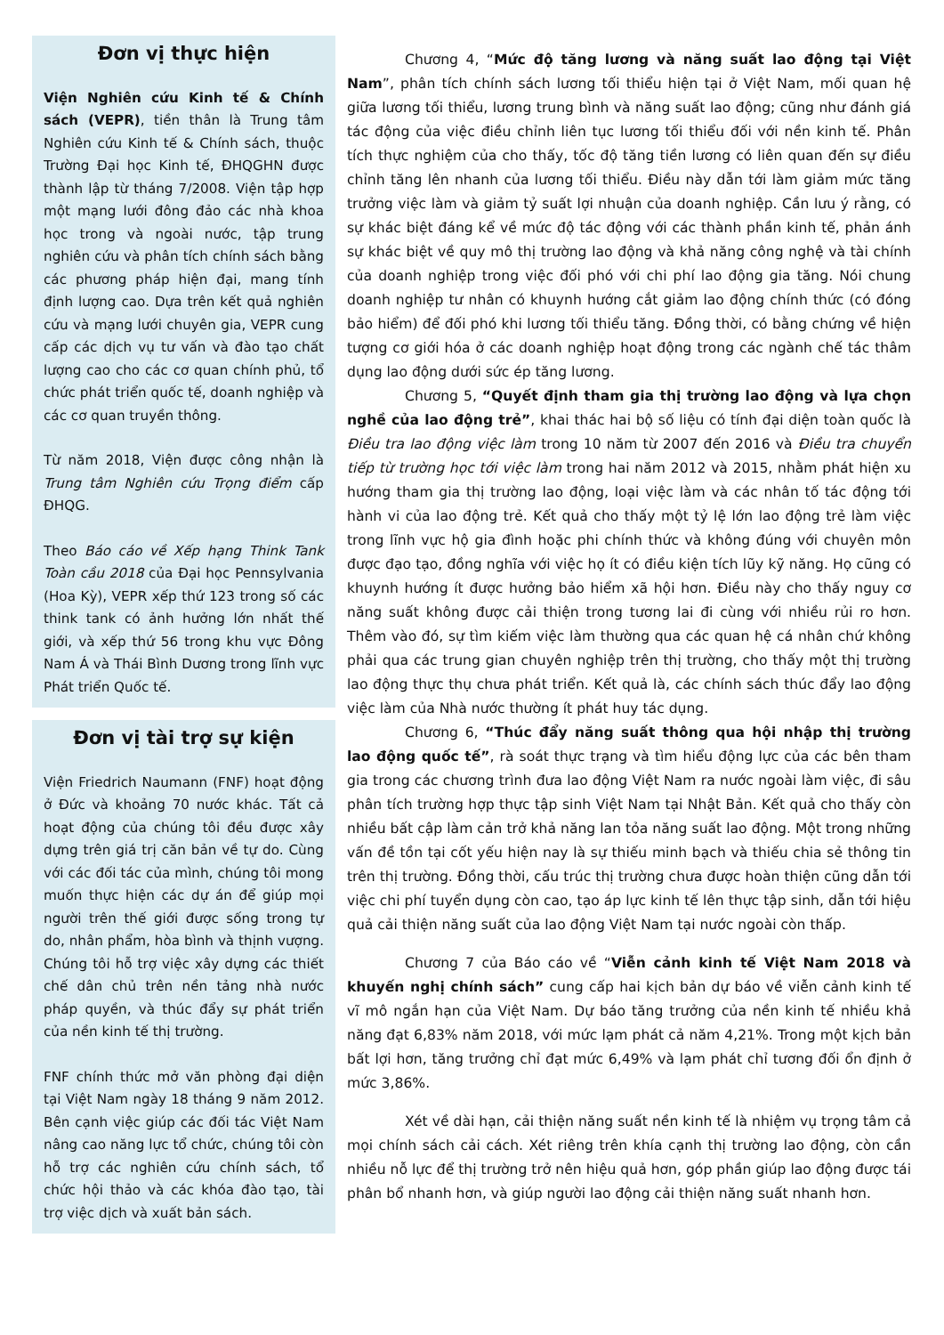Đơn vị thực hiện
Viện Nghiên cứu Kinh tế & Chính sách (VEPR), tiền thân là Trung tâm Nghiên cứu Kinh tế & Chính sách, thuộc Trường Đại học Kinh tế, ĐHQGHN được thành lập từ tháng 7/2008. Viện tập hợp một mạng lưới đông đảo các nhà khoa học trong và ngoài nước, tập trung nghiên cứu và phân tích chính sách bằng các phương pháp hiện đại, mang tính định lượng cao. Dựa trên kết quả nghiên cứu và mạng lưới chuyên gia, VEPR cung cấp các dịch vụ tư vấn và đào tạo chất lượng cao cho các cơ quan chính phủ, tổ chức phát triển quốc tế, doanh nghiệp và các cơ quan truyền thông.
Từ năm 2018, Viện được công nhận là Trung tâm Nghiên cứu Trọng điểm cấp ĐHQG.
Theo Báo cáo về Xếp hạng Think Tank Toàn cầu 2018 của Đại học Pennsylvania (Hoa Kỳ), VEPR xếp thứ 123 trong số các think tank có ảnh hưởng lớn nhất thế giới, và xếp thứ 56 trong khu vực Đông Nam Á và Thái Bình Dương trong lĩnh vực Phát triển Quốc tế.
Đơn vị tài trợ sự kiện
Viện Friedrich Naumann (FNF) hoạt động ở Đức và khoảng 70 nước khác. Tất cả hoạt động của chúng tôi đều được xây dựng trên giá trị căn bản về tự do. Cùng với các đối tác của mình, chúng tôi mong muốn thực hiện các dự án để giúp mọi người trên thế giới được sống trong tự do, nhân phẩm, hòa bình và thịnh vượng. Chúng tôi hỗ trợ việc xây dựng các thiết chế dân chủ trên nền tảng nhà nước pháp quyền, và thúc đẩy sự phát triển của nền kinh tế thị trường.
FNF chính thức mở văn phòng đại diện tại Việt Nam ngày 18 tháng 9 năm 2012. Bên cạnh việc giúp các đối tác Việt Nam nâng cao năng lực tổ chức, chúng tôi còn hỗ trợ các nghiên cứu chính sách, tổ chức hội thảo và các khóa đào tạo, tài trợ việc dịch và xuất bản sách.
Chương 4, “Mức độ tăng lương và năng suất lao động tại Việt Nam”, phân tích chính sách lương tối thiểu hiện tại ở Việt Nam, mối quan hệ giữa lương tối thiểu, lương trung bình và năng suất lao động; cũng như đánh giá tác động của việc điều chỉnh liên tục lương tối thiểu đối với nền kinh tế. Phân tích thực nghiệm của cho thấy, tốc độ tăng tiền lương có liên quan đến sự điều chỉnh tăng lên nhanh của lương tối thiểu. Điều này dẫn tới làm giảm mức tăng trưởng việc làm và giảm tỷ suất lợi nhuận của doanh nghiệp. Cần lưu ý rằng, có sự khác biệt đáng kể về mức độ tác động với các thành phần kinh tế, phản ánh sự khác biệt về quy mô thị trường lao động và khả năng công nghệ và tài chính của doanh nghiệp trong việc đối phó với chi phí lao động gia tăng. Nói chung doanh nghiệp tư nhân có khuynh hướng cắt giảm lao động chính thức (có đóng bảo hiểm) để đối phó khi lương tối thiểu tăng. Đồng thời, có bằng chứng về hiện tượng cơ giới hóa ở các doanh nghiệp hoạt động trong các ngành chế tác thâm dụng lao động dưới sức ép tăng lương.
Chương 5, “Quyết định tham gia thị trường lao động và lựa chọn nghề của lao động trẻ”, khai thác hai bộ số liệu có tính đại diện toàn quốc là Điều tra lao động việc làm trong 10 năm từ 2007 đến 2016 và Điều tra chuyển tiếp từ trường học tới việc làm trong hai năm 2012 và 2015, nhằm phát hiện xu hướng tham gia thị trường lao động, loại việc làm và các nhân tố tác động tới hành vi của lao động trẻ. Kết quả cho thấy một tỷ lệ lớn lao động trẻ làm việc trong lĩnh vực hộ gia đình hoặc phi chính thức và không đúng với chuyên môn được đạo tạo, đồng nghĩa với việc họ ít có điều kiện tích lũy kỹ năng. Họ cũng có khuynh hướng ít được hưởng bảo hiểm xã hội hơn. Điều này cho thấy nguy cơ năng suất không được cải thiện trong tương lai đi cùng với nhiều rủi ro hơn. Thêm vào đó, sự tìm kiếm việc làm thường qua các quan hệ cá nhân chứ không phải qua các trung gian chuyên nghiệp trên thị trường, cho thấy một thị trường lao động thực thụ chưa phát triển. Kết quả là, các chính sách thúc đẩy lao động việc làm của Nhà nước thường ít phát huy tác dụng.
Chương 6, “Thúc đẩy năng suất thông qua hội nhập thị trường lao động quốc tế”, rà soát thực trạng và tìm hiểu động lực của các bên tham gia trong các chương trình đưa lao động Việt Nam ra nước ngoài làm việc, đi sâu phân tích trường hợp thực tập sinh Việt Nam tại Nhật Bản. Kết quả cho thấy còn nhiều bất cập làm cản trở khả năng lan tỏa năng suất lao động. Một trong những vấn đề tồn tại cốt yếu hiện nay là sự thiếu minh bạch và thiếu chia sẻ thông tin trên thị trường. Đồng thời, cấu trúc thị trường chưa được hoàn thiện cũng dẫn tới việc chi phí tuyển dụng còn cao, tạo áp lực kinh tế lên thực tập sinh, dẫn tới hiệu quả cải thiện năng suất của lao động Việt Nam tại nước ngoài còn thấp.
Chương 7 của Báo cáo về “Viễn cảnh kinh tế Việt Nam 2018 và khuyến nghị chính sách” cung cấp hai kịch bản dự báo về viễn cảnh kinh tế vĩ mô ngắn hạn của Việt Nam. Dự báo tăng trưởng của nền kinh tế nhiều khả năng đạt 6,83% năm 2018, với mức lạm phát cả năm 4,21%. Trong một kịch bản bất lợi hơn, tăng trưởng chỉ đạt mức 6,49% và lạm phát chỉ tương đối ổn định ở mức 3,86%.
Xét về dài hạn, cải thiện năng suất nền kinh tế là nhiệm vụ trọng tâm cả mọi chính sách cải cách. Xét riêng trên khía cạnh thị trường lao động, còn cần nhiều nỗ lực để thị trường trở nên hiệu quả hơn, góp phần giúp lao động được tái phân bổ nhanh hơn, và giúp người lao động cải thiện năng suất nhanh hơn.